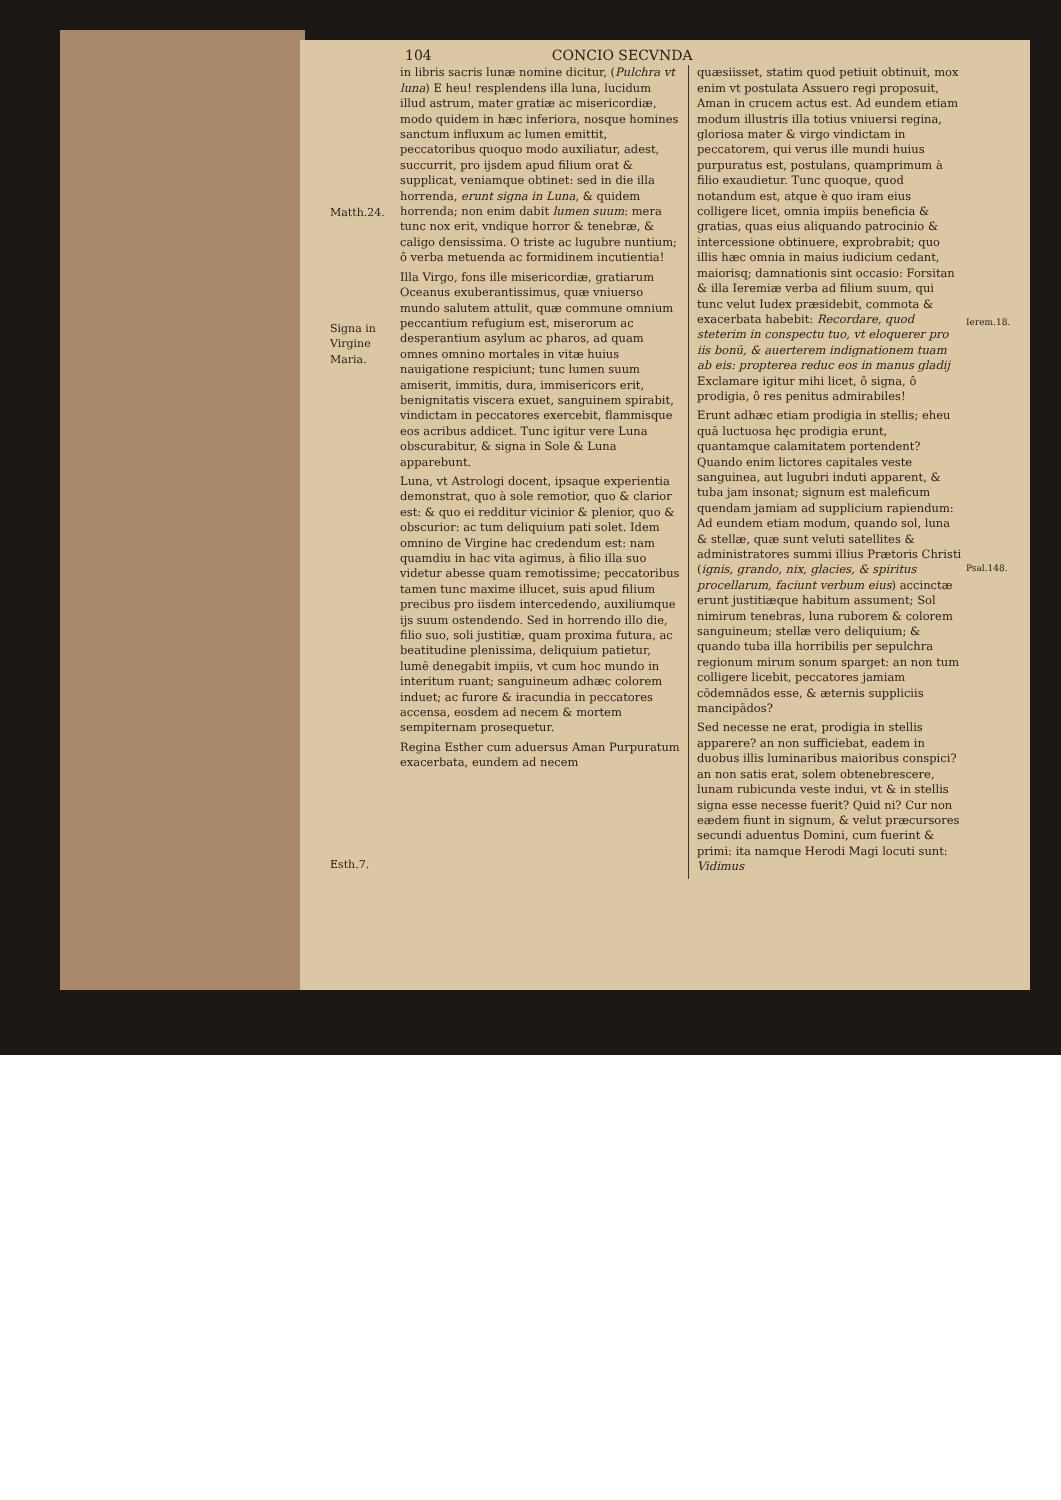104 CONCIO SECVNDA
Matth.24.
Signa in Virgine Maria.
Esth.7.
in libris sacris lunæ nomine dicitur, (Pulchra vt luna) E heu! resplendens illa luna, lucidum illud astrum, mater gratiæ ac misericordiæ, modo quidem in hæc inferiora, nosque homines sanctum influxum ac lumen emittit, peccatoribus quoquo modo auxiliatur, adest, succurrit, pro ijsdem apud filium orat & supplicat, veniamque obtinet: sed in die illa horrenda, erunt signa in Luna, & quidem horrenda; non enim dabit lumen suum: mera tunc nox erit, vndique horror & tenebræ, & caligo densissima. O triste ac lugubre nuntium; ô verba metuenda ac formidinem incutientia!
Illa Virgo, fons ille misericordiæ, gratiarum Oceanus exuberantissimus, quæ vniuerso mundo salutem attulit, quæ commune omnium peccantium refugium est, miserorum ac desperantium asylum ac pharos, ad quam omnes omnino mortales in vitæ huius nauigatione respiciunt; tunc lumen suum amiserit, immitis, dura, immisericors erit, benignitatis viscera exuet, sanguinem spirabit, vindictam in peccatores exercebit, flammisque eos acribus addicet. Tunc igitur vere Luna obscurabitur, & signa in Sole & Luna apparebunt.
Luna, vt Astrologi docent, ipsaque experientia demonstrat, quo à sole remotior, quo & clarior est: & quo ei redditur vicinior & plenior, quo & obscurior: ac tum deliquium pati solet. Idem omnino de Virgine hac credendum est: nam quamdiu in hac vita agimus, à filio illa suo videtur abesse quam remotissime; peccatoribus tamen tunc maxime illucet, suis apud filium precibus pro iisdem intercedendo, auxiliumque ijs suum ostendendo. Sed in horrendo illo die, filio suo, soli justitiæ, quam proxima futura, ac beatitudine plenissima, deliquium patietur, lumē denegabit impiis, vt cum hoc mundo in interitum ruant; sanguineum adhæc colorem induet; ac furore & iracundia in peccatores accensa, eosdem ad necem & mortem sempiternam prosequetur.
Regina Esther cum aduersus Aman Purpuratum exacerbata, eundem ad necem
quæsiisset, statim quod petiuit obtinuit, mox enim vt postulata Assuero regi proposuit, Aman in crucem actus est. Ad eundem etiam modum illustris illa totius vniuersi regina, gloriosa mater & virgo vindictam in peccatorem, qui verus ille mundi huius purpuratus est, postulans, quamprimum à filio exaudietur. Tunc quoque, quod notandum est, atque è quo iram eius colligere licet, omnia impiis beneficia & gratias, quas eius aliquando patrocinio & intercessione obtinuere, exprobrabit; quo illis hæc omnia in maius iudicium cedant, maiorisq; damnationis sint occasio: Forsitan & illa Ieremiæ verba ad filium suum, qui tunc velut Iudex præsidebit, commota & exacerbata habebit: Recordare, quod steterim in conspectu tuo, vt eloquerer pro iis bonū, & auerterem indignationem tuam ab eis: propterea reduc eos in manus gladij Exclamare igitur mihi licet, ô signa, ô prodigia, ô res penitus admirabiles!
Erunt adhæc etiam prodigia in stellis; eheu quā luctuosa hęc prodigia erunt, quantamque calamitatem portendent? Quando enim lictores capitales veste sanguinea, aut lugubri induti apparent, & tuba jam insonat; signum est maleficum quendam jamiam ad supplicium rapiendum: Ad eundem etiam modum, quando sol, luna & stellæ, quæ sunt veluti satellites & administratores summi illius Prætoris Christi (ignis, grando, nix, glacies, & spiritus procellarum, faciunt verbum eius) accinctæ erunt justitiæque habitum assument; Sol nimirum tenebras, luna ruborem & colorem sanguineum; stellæ vero deliquium; & quando tuba illa horribilis per sepulchra regionum mirum sonum sparget: an non tum colligere licebit, peccatores jamiam cōdemnādos esse, & æternis suppliciis mancipādos?
Sed necesse ne erat, prodigia in stellis apparere? an non sufficiebat, eadem in duobus illis luminaribus maioribus conspici? an non satis erat, solem obtenebrescere, lunam rubicunda veste indui, vt & in stellis signa esse necesse fuerit? Quid ni? Cur non eædem fiunt in signum, & velut præcursores secundi aduentus Domini, cum fuerint & primi: ita namque Herodi Magi locuti sunt: Vidimus
Ierem.18.
Psal.148.